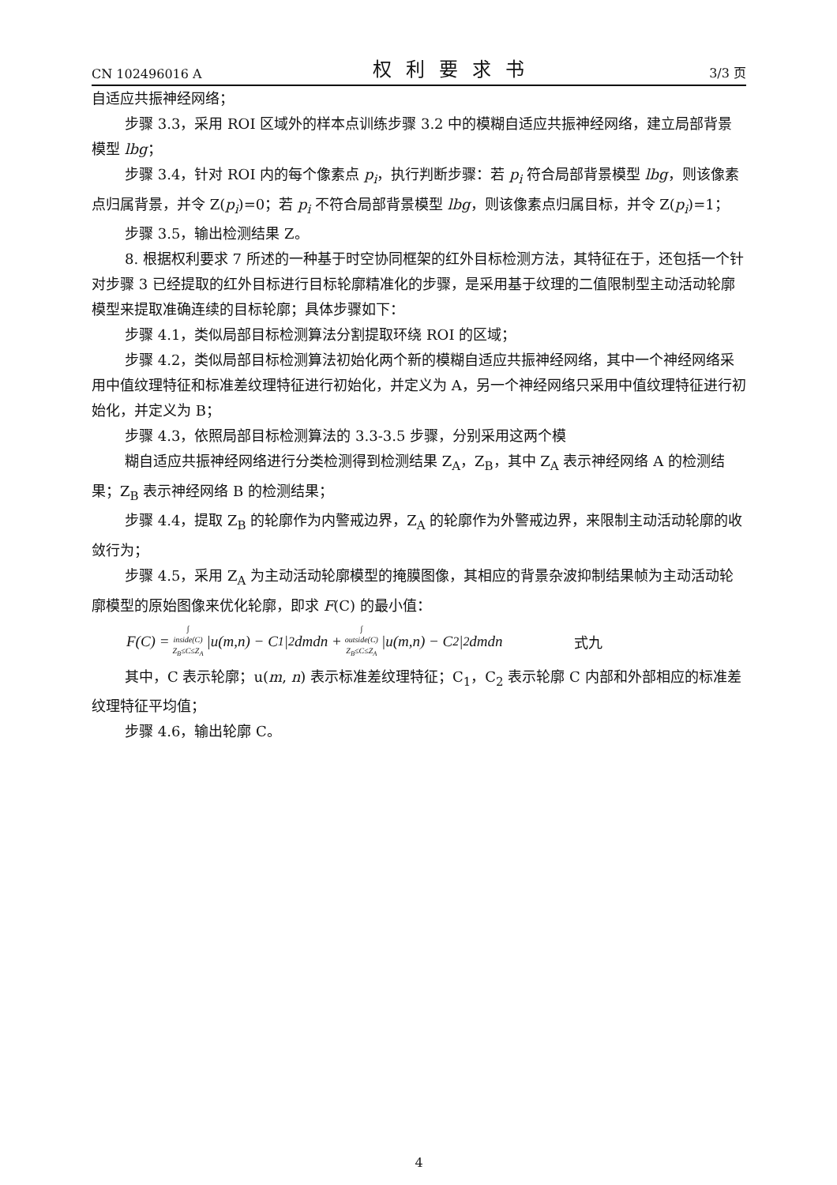CN 102496016 A 权利要求书 3/3 页
自适应共振神经网络；
步骤 3.3，采用 ROI 区域外的样本点训练步骤 3.2 中的模糊自适应共振神经网络，建立局部背景模型 lbg；
步骤 3.4，针对 ROI 内的每个像素点 p<sub>i</sub>，执行判断步骤：若 p<sub>i</sub> 符合局部背景模型 lbg，则该像素点归属背景，并令 Z(p<sub>i</sub>)=0；若 p<sub>i</sub> 不符合局部背景模型 lbg，则该像素点归属目标，并令 Z(p<sub>i</sub>)=1；
步骤 3.5，输出检测结果 Z。
8. 根据权利要求 7 所述的一种基于时空协同框架的红外目标检测方法，其特征在于，还包括一个针对步骤 3 已经提取的红外目标进行目标轮廓精准化的步骤，是采用基于纹理的二值限制型主动活动轮廓模型来提取准确连续的目标轮廓；具体步骤如下：
步骤 4.1，类似局部目标检测算法分割提取环绕 ROI 的区域；
步骤 4.2，类似局部目标检测算法初始化两个新的模糊自适应共振神经网络，其中一个神经网络采用中值纹理特征和标准差纹理特征进行初始化，并定义为 A，另一个神经网络只采用中值纹理特征进行初始化，并定义为 B；
步骤 4.3，依照局部目标检测算法的 3.3-3.5 步骤，分别采用这两个模
糊自适应共振神经网络进行分类检测得到检测结果 Z<sub>A</sub>，Z<sub>B</sub>，其中 Z<sub>A</sub> 表示神经网络 A 的检测结果；Z<sub>B</sub> 表示神经网络 B 的检测结果；
步骤 4.4，提取 Z<sub>B</sub> 的轮廓作为内警戒边界，Z<sub>A</sub> 的轮廓作为外警戒边界，来限制主动活动轮廓的收敛行为；
步骤 4.5，采用 Z<sub>A</sub> 为主动活动轮廓模型的掩膜图像，其相应的背景杂波抑制结果帧为主动活动轮廓模型的原始图像来优化轮廓，即求 F(C) 的最小值：
F(C) = ∫
inside(C)
Z<sub>B</sub>≤C≤Z<sub>A</sub> |u(m,n) − C<sub>1</sub>|<sup>2</sup> dmdn + ∫
outside(C)
Z<sub>B</sub>≤C≤Z<sub>A</sub> |u(m,n) − C<sub>2</sub>|<sup>2</sup> dmdn 式九
其中，C 表示轮廓；u(m, n) 表示标准差纹理特征；C<sub>1</sub>，C<sub>2</sub> 表示轮廓 C 内部和外部相应的标准差纹理特征平均值；
步骤 4.6，输出轮廓 C。
4